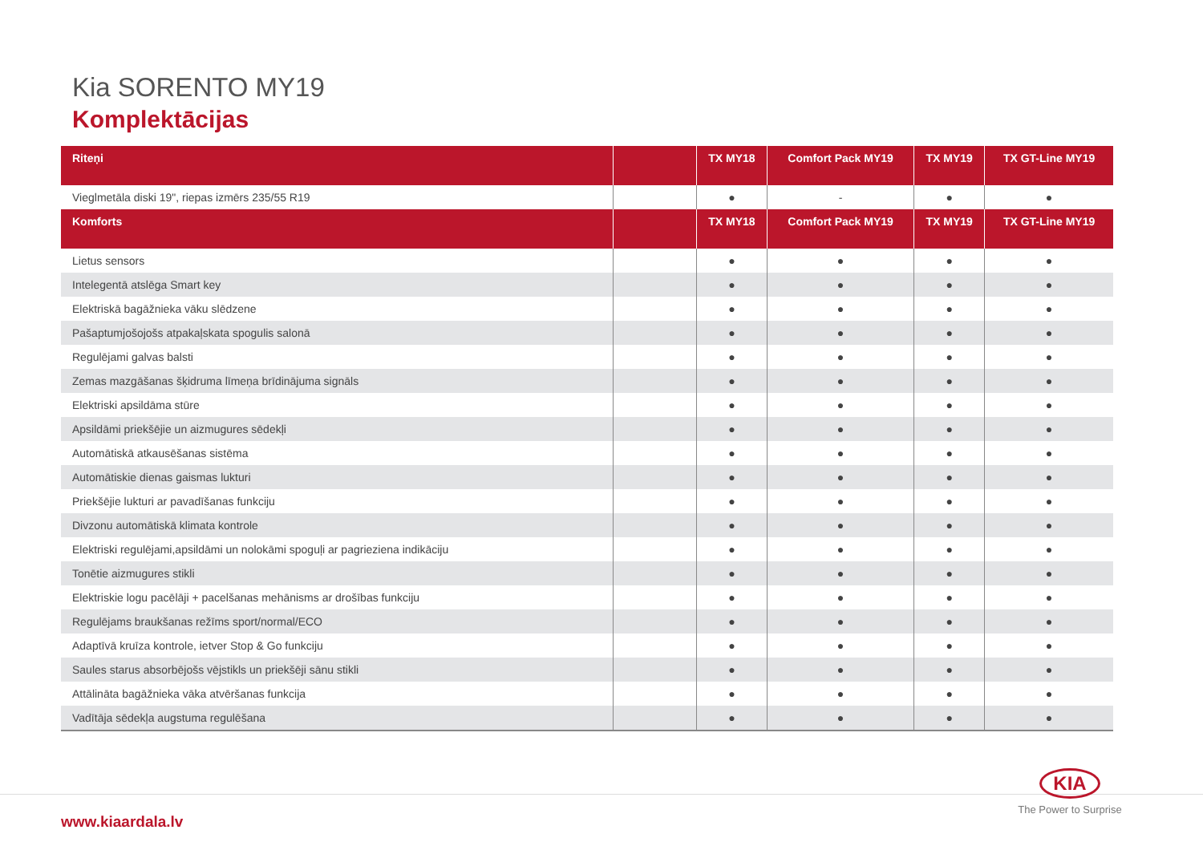Kia SORENTO MY19
Komplektācijas
| Riteņi | | TX MY18 | Comfort Pack MY19 | TX MY19 | TX GT-Line MY19 |
| --- | --- | --- | --- | --- | --- |
| Vieglmetāla diski 19", riepas izmērs 235/55 R19 | | ● | - | ● | ● |
| Komforts | | TX MY18 | Comfort Pack MY19 | TX MY19 | TX GT-Line MY19 |
| Lietus sensors | | ● | ● | ● | ● |
| Intelegentā atslēga Smart key | | ● | ● | ● | ● |
| Elektriskā bagāžnieka vāku slēdzene | | ● | ● | ● | ● |
| Pašaptumjošojošs atpakaļskata spogulis salonā | | ● | ● | ● | ● |
| Regulējami galvas balsti | | ● | ● | ● | ● |
| Zemas mazgāšanas šķidruma līmeņa brīdinājuma signāls | | ● | ● | ● | ● |
| Elektriski apsildāma stūre | | ● | ● | ● | ● |
| Apsildāmi priekšējie un aizmugures sēdekļi | | ● | ● | ● | ● |
| Automātiskā atkausēšanas sistēma | | ● | ● | ● | ● |
| Automātiskie dienas gaismas lukturi | | ● | ● | ● | ● |
| Priekšējie lukturi ar pavadīšanas funkciju | | ● | ● | ● | ● |
| Divzonu automātiskā klimata kontrole | | ● | ● | ● | ● |
| Elektriski regulējami,apsildāmi un nolokāmi spoguļi ar pagrieziena indikāciju | | ● | ● | ● | ● |
| Tonētie aizmugures stikli | | ● | ● | ● | ● |
| Elektriskie logu pacēlāji + pacelšanas mehānisms ar drošības funkciju | | ● | ● | ● | ● |
| Regulējams braukšanas režīms sport/normal/ECO | | ● | ● | ● | ● |
| Adaptīvā kruīza kontrole, ietver Stop & Go funkciju | | ● | ● | ● | ● |
| Saules starus absorbējošs vējstikls un priekšēji sānu stikli | | ● | ● | ● | ● |
| Attālināta bagāžnieka vāka atvēršanas funkcija | | ● | ● | ● | ● |
| Vadītāja sēdekļa augstuma regulēšana | | ● | ● | ● | ● |
www.kiaardala.lv
KIA
The Power to Surprise